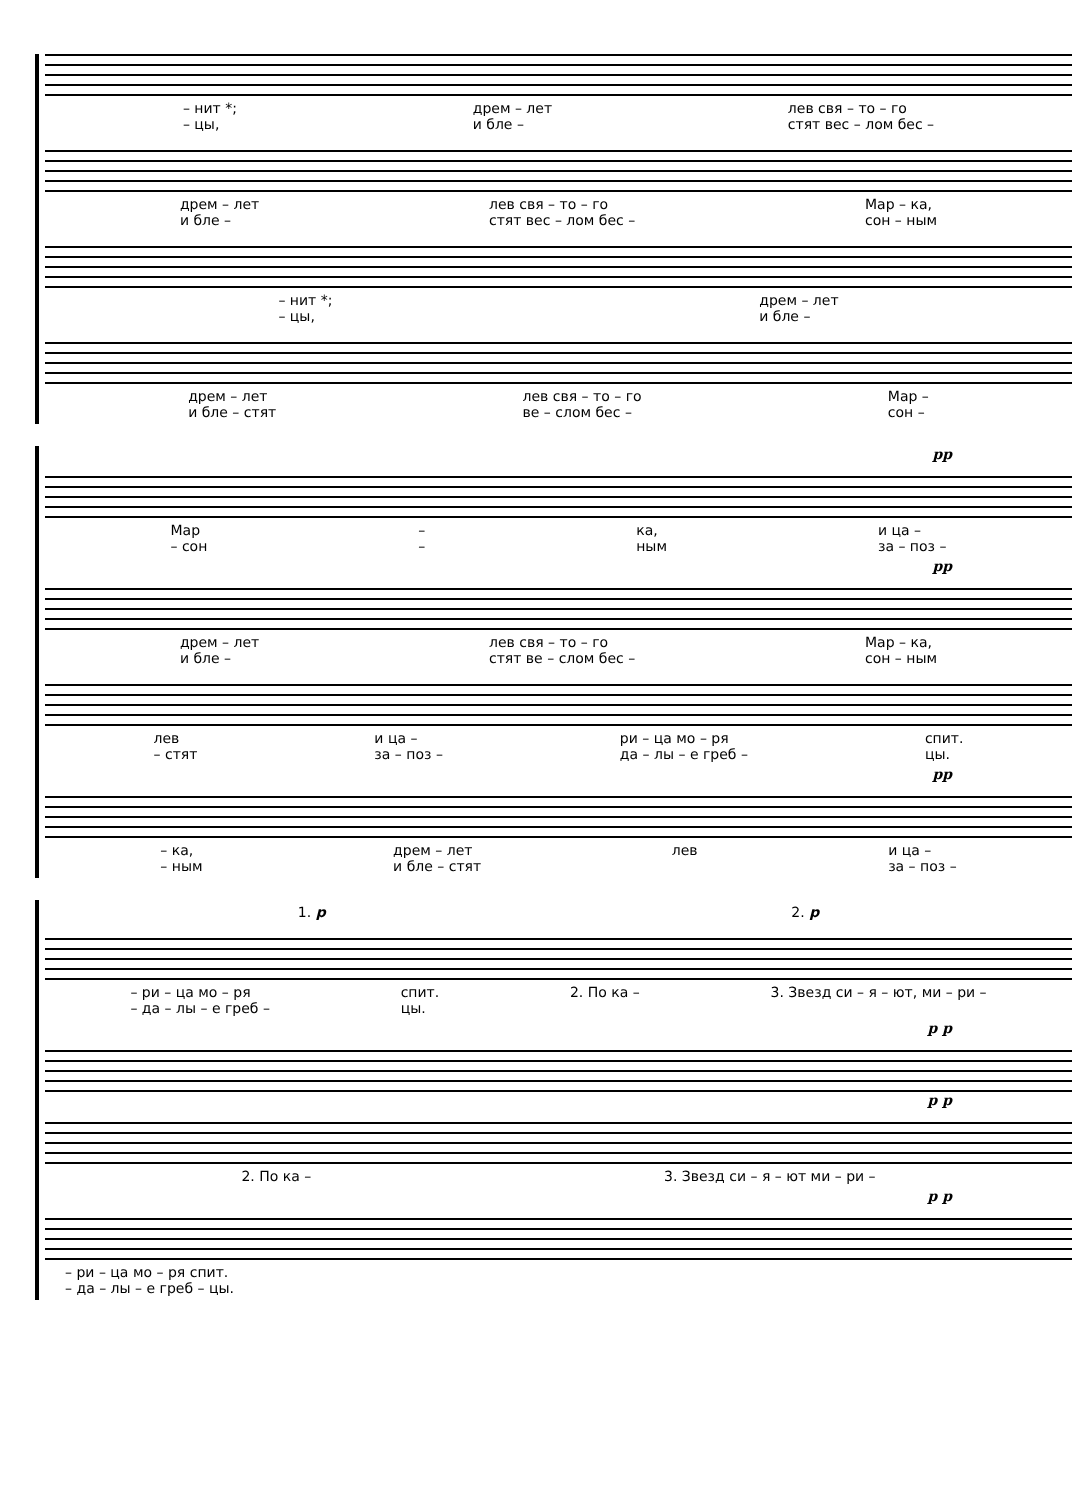– нит *;
– цы, дрем – лет
и бле – лев свя – то – го
стят вес – лом бес –
дрем – лет
и бле – лев свя – то – го
стят вес – лом бес – Мар – ка,
сон – ным
– нит *;
– цы, дрем – лет
и бле –
дрем – лет
и бле – стят лев свя – то – го
ве – слом бес – Мар –
сон –
pp
Мар
– сон –
– ка,
ным и ца –
за – поз –
pp
дрем – лет
и бле – лев свя – то – го
стят ве – слом бес – Мар – ка,
сон – ным
лев
– стят и ца –
за – поз – ри – ца мо – ря
да – лы – е греб – спит.
цы.
pp
– ка,
– ным дрем – лет
и бле – стят лев и ца –
за – поз –
1. p 2. p
– ри – ца мо – ря
– да – лы – е греб – спит.
цы. 2. По ка – 3. Звезд си – я – ют, ми – ри –
p p
p p
2. По ка – 3. Звезд си – я – ют ми – ри –
p p
– ри – ца мо – ря спит.
– да – лы – е греб – цы.